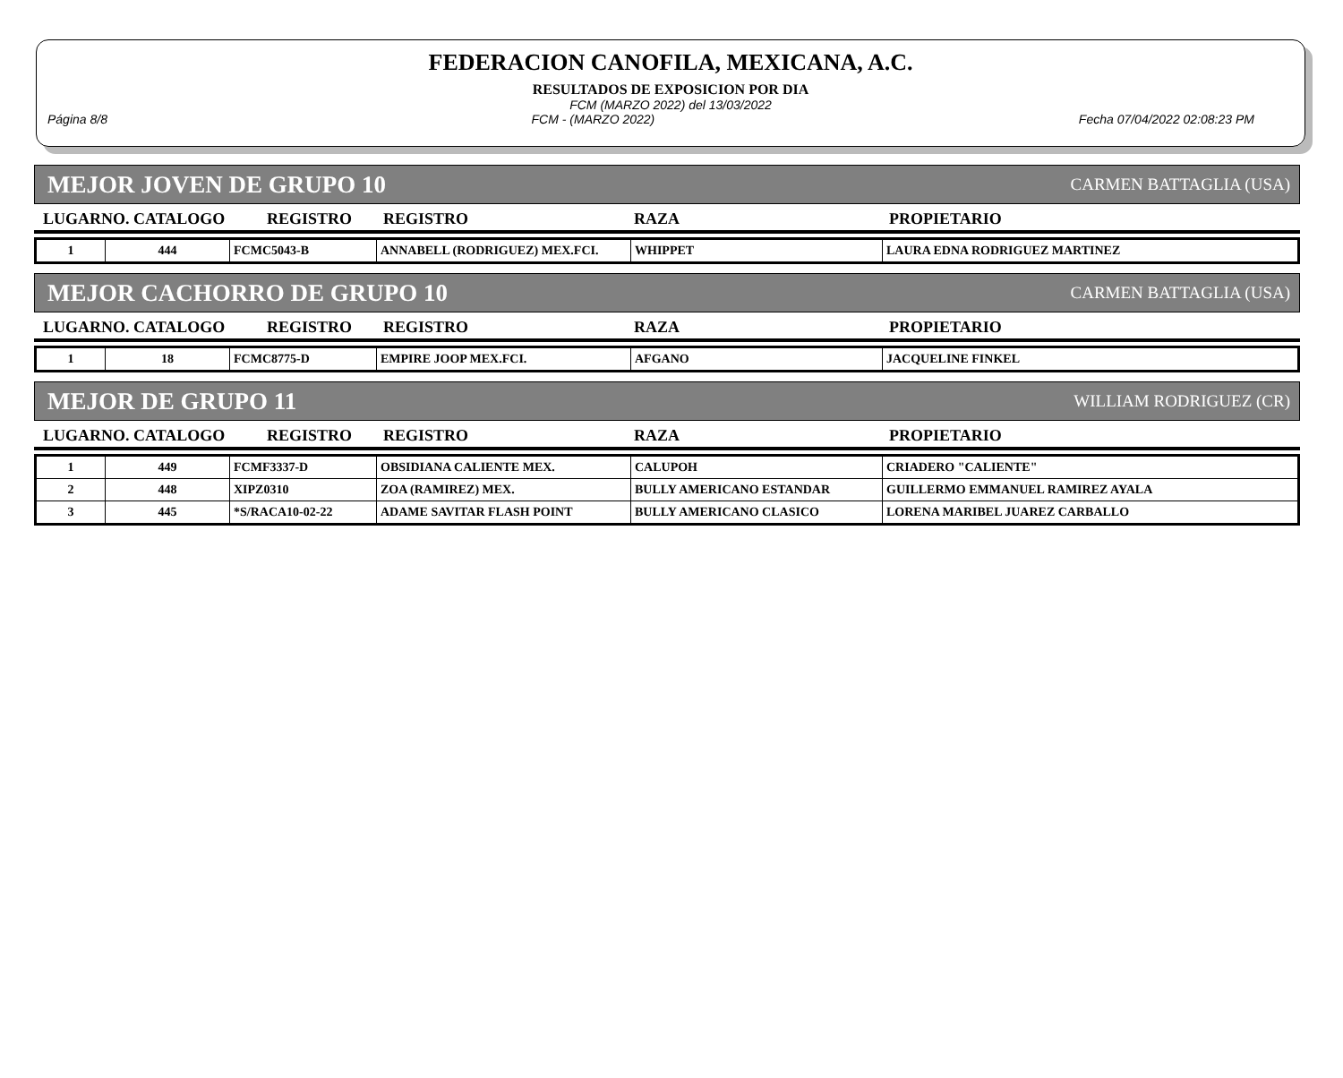FEDERACION CANOFILA, MEXICANA, A.C.
RESULTADOS DE EXPOSICION POR DIA
FCM (MARZO 2022) del 13/03/2022
Página 8/8 FCM - (MARZO 2022) Fecha 07/04/2022 02:08:23 PM
MEJOR JOVEN DE GRUPO 10 CARMEN BATTAGLIA (USA)
| LUGARNO. CATALOGO | REGISTRO | REGISTRO | RAZA | PROPIETARIO |
| 1 | 444 | FCMC5043-B | ANNABELL (RODRIGUEZ) MEX.FCI. | WHIPPET | LAURA EDNA RODRIGUEZ MARTINEZ |
MEJOR CACHORRO DE GRUPO 10 CARMEN BATTAGLIA (USA)
| LUGARNO. CATALOGO | REGISTRO | REGISTRO | RAZA | PROPIETARIO |
| 1 | 18 | FCMC8775-D | EMPIRE JOOP MEX.FCI. | AFGANO | JACQUELINE FINKEL |
MEJOR DE GRUPO 11 WILLIAM RODRIGUEZ (CR)
| LUGARNO. CATALOGO | REGISTRO | REGISTRO | RAZA | PROPIETARIO |
| 1 | 449 | FCMF3337-D | OBSIDIANA CALIENTE MEX. | CALUPOH | CRIADERO "CALIENTE" |
| 2 | 448 | XIPZ0310 | ZOA (RAMIREZ) MEX. | BULLY AMERICANO ESTANDAR | GUILLERMO EMMANUEL RAMIREZ AYALA |
| 3 | 445 | *S/RACA10-02-22 | ADAME SAVITAR FLASH POINT | BULLY AMERICANO CLASICO | LORENA MARIBEL JUAREZ CARBALLO |